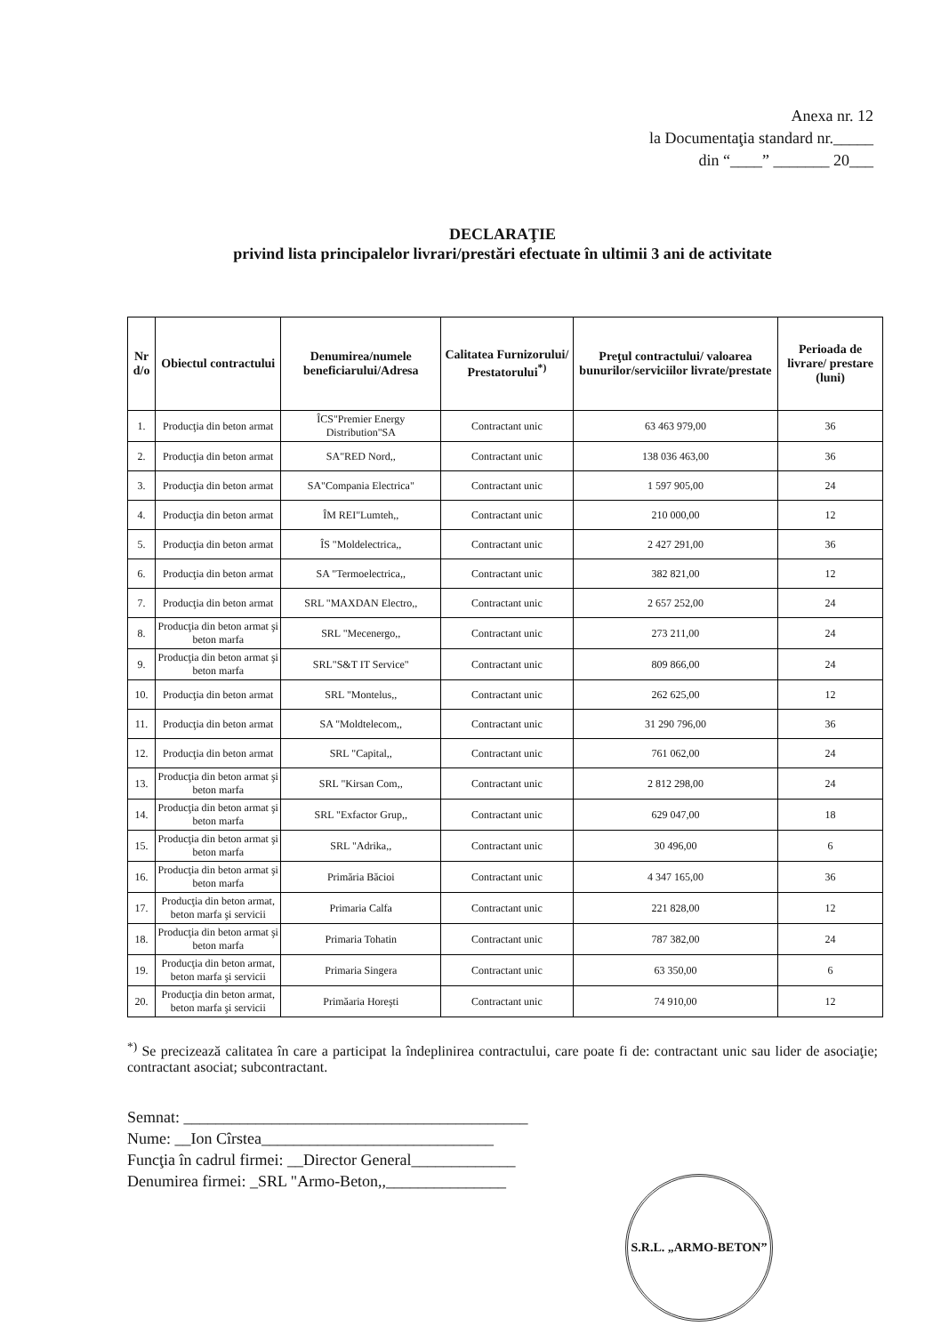Anexa nr. 12
la Documentaţia standard nr._____
din “____” _______ 20___
DECLARAŢIE
privind lista principalelor livrari/prestări efectuate în ultimii 3 ani de activitate
| Nr d/o | Obiectul contractului | Denumirea/numele beneficiarului/Adresa | Calitatea Furnizorului/ Prestatorului<sup>*)</sup> | Preţul contractului/ valoarea bunurilor/serviciilor livrate/prestate | Perioada de livrare/ prestare (luni) |
| --- | --- | --- | --- | --- | --- |
| 1. | Producţia din beton armat | ÎCS"Premier Energy Distribution"SA | Contractant unic | 63 463 979,00 | 36 |
| 2. | Producţia din beton armat | SA"RED Nord,, | Contractant unic | 138 036 463,00 | 36 |
| 3. | Producţia din beton armat | SA"Compania Electrica" | Contractant unic | 1 597 905,00 | 24 |
| 4. | Producţia din beton armat | ÎM REI"Lumteh,, | Contractant unic | 210 000,00 | 12 |
| 5. | Producţia din beton armat | ÎS "Moldelectrica,, | Contractant unic | 2 427 291,00 | 36 |
| 6. | Producţia din beton armat | SA "Termoelectrica,, | Contractant unic | 382 821,00 | 12 |
| 7. | Producţia din beton armat | SRL "MAXDAN Electro,, | Contractant unic | 2 657 252,00 | 24 |
| 8. | Producţia din beton armat şi beton marfa | SRL "Mecenergo,, | Contractant unic | 273 211,00 | 24 |
| 9. | Producţia din beton armat şi beton marfa | SRL"S&T IT Service" | Contractant unic | 809 866,00 | 24 |
| 10. | Producţia din beton armat | SRL "Montelus,, | Contractant unic | 262 625,00 | 12 |
| 11. | Producţia din beton armat | SA "Moldtelecom,, | Contractant unic | 31 290 796,00 | 36 |
| 12. | Producţia din beton armat | SRL "Capital,, | Contractant unic | 761 062,00 | 24 |
| 13. | Producţia din beton armat şi beton marfa | SRL "Kirsan Com,, | Contractant unic | 2 812 298,00 | 24 |
| 14. | Producţia din beton armat şi beton marfa | SRL "Exfactor Grup,, | Contractant unic | 629 047,00 | 18 |
| 15. | Producţia din beton armat şi beton marfa | SRL "Adrika,, | Contractant unic | 30 496,00 | 6 |
| 16. | Producţia din beton armat şi beton marfa | Primăria Băcioi | Contractant unic | 4 347 165,00 | 36 |
| 17. | Producţia din beton armat, beton marfa şi servicii | Primaria Calfa | Contractant unic | 221 828,00 | 12 |
| 18. | Producţia din beton armat şi beton marfa | Primaria Tohatin | Contractant unic | 787 382,00 | 24 |
| 19. | Producţia din beton armat, beton marfa şi servicii | Primaria Singera | Contractant unic | 63 350,00 | 6 |
| 20. | Producţia din beton armat, beton marfa şi servicii | Primăaria Horeşti | Contractant unic | 74 910,00 | 12 |
<sup>*)</sup> Se precizează calitatea în care a participat la îndeplinirea contractului, care poate fi de: contractant unic sau lider de asociaţie; contractant asociat; subcontractant.
Semnat: ___________________________________________
Nume: __Ion Cîrstea_____________________________
Funcţia în cadrul firmei: __Director General_____________
Denumirea firmei: _SRL "Armo-Beton,,_______________
S.R.L. „ARMO-BETON”